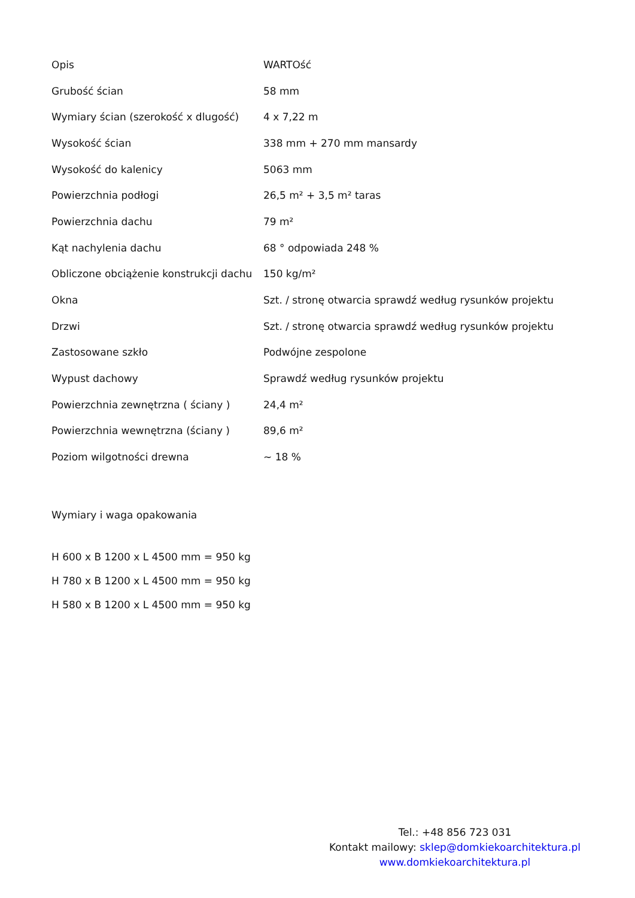| Opis | WARTOść |
| Grubość ścian | 58 mm |
| Wymiary ścian (szerokość x dlugość) | 4 x 7,22 m |
| Wysokość ścian | 338 mm + 270 mm mansardy |
| Wysokość do kalenicy | 5063 mm |
| Powierzchnia podłogi | 26,5 m² + 3,5 m² taras |
| Powierzchnia dachu | 79 m² |
| Kąt nachylenia dachu | 68 ° odpowiada 248 % |
| Obliczone obciążenie konstrukcji dachu | 150 kg/m² |
| Okna | Szt. / stronę otwarcia sprawdź według rysunków projektu |
| Drzwi | Szt. / stronę otwarcia sprawdź według rysunków projektu |
| Zastosowane szkło | Podwójne zespolone |
| Wypust dachowy | Sprawdź według rysunków projektu |
| Powierzchnia zewnętrzna ( ściany ) | 24,4 m² |
| Powierzchnia wewnętrzna (ściany ) | 89,6 m² |
| Poziom wilgotności drewna | ~ 18 % |
Wymiary i waga opakowania
H 600 x B 1200 x L 4500 mm = 950 kg
H 780 x B 1200 x L 4500 mm = 950 kg
H 580 x B 1200 x L 4500 mm = 950 kg
Tel.: +48 856 723 031
Kontakt mailowy: sklep@domkiekoarchitektura.pl
www.domkiekoarchitektura.pl